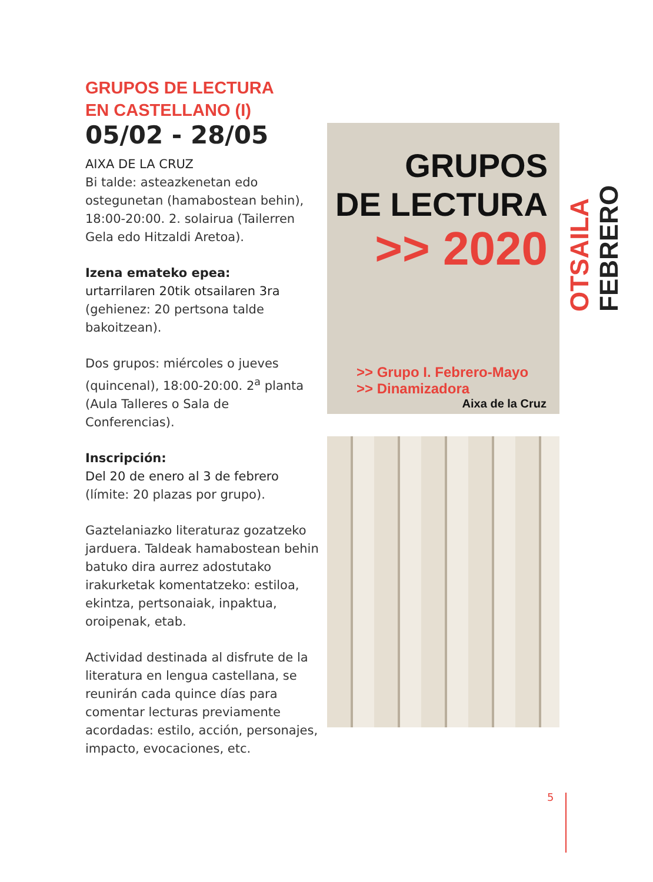GRUPOS DE LECTURA
EN CASTELLANO (I)
05/02 - 28/05
AIXA DE LA CRUZ
Bi talde: asteazkenetan edo ostegunetan (hamabostean behin), 18:00-20:00. 2. solairua (Tailerren Gela edo Hitzaldi Aretoa).
Izena emateko epea:
urtarrilaren 20tik otsailaren 3ra
(gehienez: 20 pertsona talde bakoitzean).
Dos grupos: miércoles o jueves (quincenal), 18:00-20:00. 2<sup>a</sup> planta (Aula Talleres o Sala de Conferencias).
Inscripción:
Del 20 de enero al 3 de febrero
(límite: 20 plazas por grupo).
Gaztelaniazko literaturaz gozatzeko jarduera. Taldeak hamabostean behin batuko dira aurrez adostutako irakurketak komentatzeko: estiloa, ekintza, pertsonaiak, inpaktua, oroipenak, etab.
Actividad destinada al disfrute de la literatura en lengua castellana, se reunirán cada quince días para comentar lecturas previamente acordadas: estilo, acción, personajes, impacto, evocaciones, etc.
GRUPOS
DE LECTURA
>> 2020
>> Grupo I. Febrero-Mayo
>> Dinamizadora
Aixa de la Cruz
OTSAILA FEBRERO
5